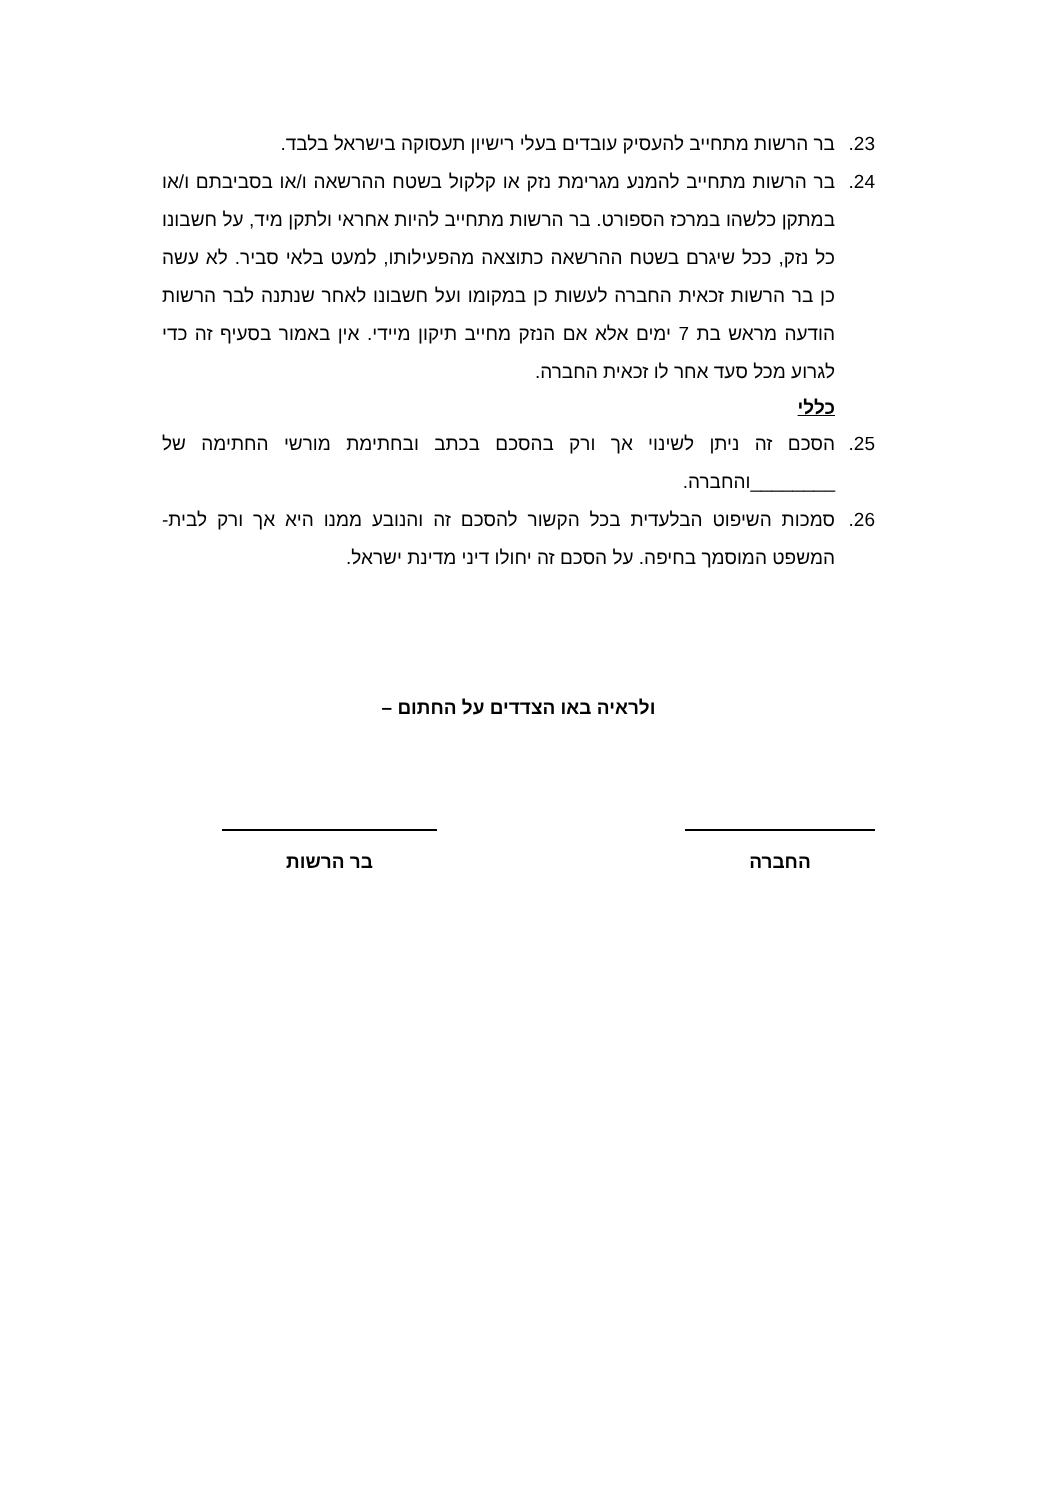23. בר הרשות מתחייב להעסיק עובדים בעלי רישיון תעסוקה בישראל בלבד.
24. בר הרשות מתחייב להמנע מגרימת נזק או קלקול בשטח ההרשאה ו/או בסביבתם ו/או במתקן כלשהו במרכז הספורט. בר הרשות מתחייב להיות אחראי ולתקן מיד, על חשבונו כל נזק, ככל שיגרם בשטח ההרשאה כתוצאה מהפעילותו, למעט בלאי סביר. לא עשה כן בר הרשות זכאית החברה לעשות כן במקומו ועל חשבונו לאחר שנתנה לבר הרשות הודעה מראש בת 7 ימים אלא אם הנזק מחייב תיקון מיידי. אין באמור בסעיף זה כדי לגרוע מכל סעד אחר לו זכאית החברה.
כללי
25. הסכם זה ניתן לשינוי אך ורק בהסכם בכתב ובחתימת מורשי החתימה של ________והחברה.
26. סמכות השיפוט הבלעדית בכל הקשור להסכם זה והנובע ממנו היא אך ורק לבית-המשפט המוסמך בחיפה. על הסכם זה יחולו דיני מדינת ישראל.
ולראיה באו הצדדים על החתום –
החברה בר הרשות